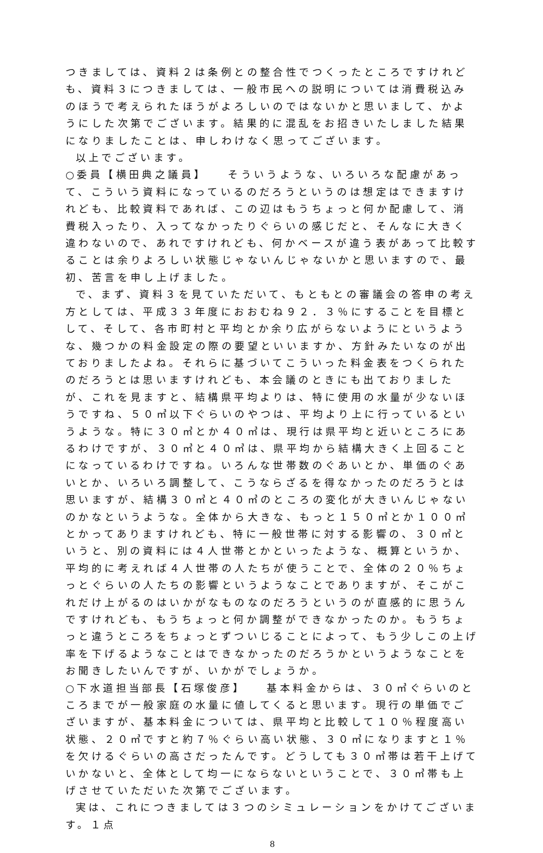つきましては、資料２は条例との整合性でつくったところですけれども、資料３につきましては、一般市民への説明については消費税込みのほうで考えられたほうがよろしいのではないかと思いまして、かようにした次第でございます。結果的に混乱をお招きいたしました結果になりましたことは、申しわけなく思ってございます。
以上でございます。
○委員【横田典之議員】　　そういうような、いろいろな配慮があって、こういう資料になっているのだろうというのは想定はできますけれども、比較資料であれば、この辺はもうちょっと何か配慮して、消費税入ったり、入ってなかったりぐらいの感じだと、そんなに大きく違わないので、あれですけれども、何かベースが違う表があって比較することは余りよろしい状態じゃないんじゃないかと思いますので、最初、苦言を申し上げました。
で、まず、資料３を見ていただいて、もともとの審議会の答申の考え方としては、平成３３年度におおむね９２．３％にすることを目標として、そして、各市町村と平均とか余り広がらないようにというような、幾つかの料金設定の際の要望といいますか、方針みたいなのが出ておりましたよね。それらに基づいてこういった料金表をつくられたのだろうとは思いますけれども、本会議のときにも出ておりましたが、これを見ますと、結構県平均よりは、特に使用の水量が少ないほうですね、５０㎥以下ぐらいのやつは、平均より上に行っているというような。特に３０㎥とか４０㎥は、現行は県平均と近いところにあるわけですが、３０㎥と４０㎥は、県平均から結構大きく上回ることになっているわけですね。いろんな世帯数のぐあいとか、単価のぐあいとか、いろいろ調整して、こうならざるを得なかったのだろうとは思いますが、結構３０㎥と４０㎥のところの変化が大きいんじゃないのかなというような。全体から大きな、もっと１５０㎥とか１００㎥とかってありますけれども、特に一般世帯に対する影響の、３０㎥というと、別の資料には４人世帯とかといったような、概算というか、平均的に考えれば４人世帯の人たちが使うことで、全体の２０％ちょっとぐらいの人たちの影響というようなことでありますが、そこがこれだけ上がるのはいかがなものなのだろうというのが直感的に思うんですけれども、もうちょっと何か調整ができなかったのか。もうちょっと違うところをちょっとずついじることによって、もう少しこの上げ率を下げるようなことはできなかったのだろうかというようなことをお聞きしたいんですが、いかがでしょうか。
○下水道担当部長【石塚俊彦】　　基本料金からは、３０㎥ぐらいのところまでが一般家庭の水量に値してくると思います。現行の単価でございますが、基本料金については、県平均と比較して１０％程度高い状態、２０㎥ですと約７％ぐらい高い状態、３０㎥になりますと１％を欠けるぐらいの高さだったんです。どうしても３０㎥帯は若干上げていかないと、全体として均一にならないということで、３０㎥帯も上げさせていただいた次第でございます。
実は、これにつきましては３つのシミュレーションをかけてございます。１点
8